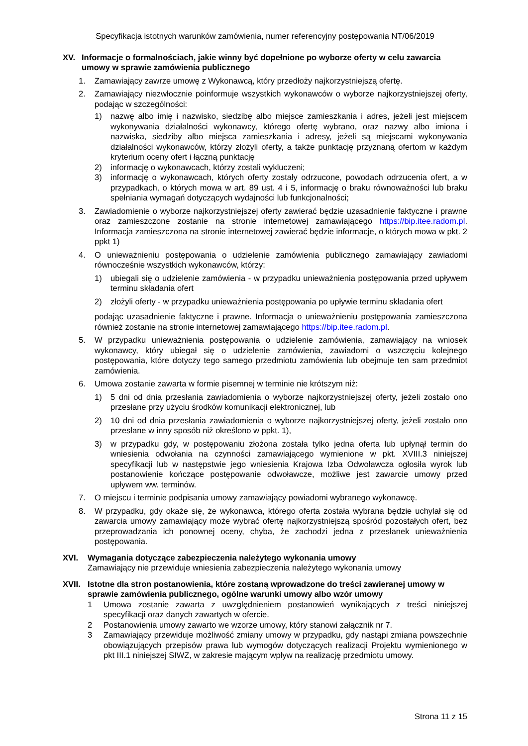Specyfikacja istotnych warunków zamówienia, numer referencyjny postępowania NT/06/2019
XV. Informacje o formalnościach, jakie winny być dopełnione po wyborze oferty w celu zawarcia umowy w sprawie zamówienia publicznego
1. Zamawiający zawrze umowę z Wykonawcą, który przedłoży najkorzystniejszą ofertę.
2. Zamawiający niezwłocznie poinformuje wszystkich wykonawców o wyborze najkorzystniejszej oferty, podając w szczególności:
1) nazwę albo imię i nazwisko, siedzibę albo miejsce zamieszkania i adres, jeżeli jest miejscem wykonywania działalności wykonawcy, którego ofertę wybrano, oraz nazwy albo imiona i nazwiska, siedziby albo miejsca zamieszkania i adresy, jeżeli są miejscami wykonywania działalności wykonawców, którzy złożyli oferty, a także punktację przyznaną ofertom w każdym kryterium oceny ofert i łączną punktację
2) informację o wykonawcach, którzy zostali wykluczeni;
3) informację o wykonawcach, których oferty zostały odrzucone, powodach odrzucenia ofert, a w przypadkach, o których mowa w art. 89 ust. 4 i 5, informację o braku równoważności lub braku spełniania wymagań dotyczących wydajności lub funkcjonalności;
3. Zawiadomienie o wyborze najkorzystniejszej oferty zawierać będzie uzasadnienie faktyczne i prawne oraz zamieszczone zostanie na stronie internetowej zamawiającego https://bip.itee.radom.pl. Informacja zamieszczona na stronie internetowej zawierać będzie informacje, o których mowa w pkt. 2 ppkt 1)
4. O unieważnieniu postępowania o udzielenie zamówienia publicznego zamawiający zawiadomi równocześnie wszystkich wykonawców, którzy:
1) ubiegali się o udzielenie zamówienia - w przypadku unieważnienia postępowania przed upływem terminu składania ofert
2) złożyli oferty - w przypadku unieważnienia postępowania po upływie terminu składania ofert
podając uzasadnienie faktyczne i prawne. Informacja o unieważnieniu postępowania zamieszczona również zostanie na stronie internetowej zamawiającego https://bip.itee.radom.pl.
5. W przypadku unieważnienia postępowania o udzielenie zamówienia, zamawiający na wniosek wykonawcy, który ubiegał się o udzielenie zamówienia, zawiadomi o wszczęciu kolejnego postępowania, które dotyczy tego samego przedmiotu zamówienia lub obejmuje ten sam przedmiot zamówienia.
6. Umowa zostanie zawarta w formie pisemnej w terminie nie krótszym niż:
1) 5 dni od dnia przesłania zawiadomienia o wyborze najkorzystniejszej oferty, jeżeli zostało ono przesłane przy użyciu środków komunikacji elektronicznej, lub
2) 10 dni od dnia przesłania zawiadomienia o wyborze najkorzystniejszej oferty, jeżeli zostało ono przesłane w inny sposób niż określono w ppkt. 1),
3) w przypadku gdy, w postępowaniu złożona została tylko jedna oferta lub upłynął termin do wniesienia odwołania na czynności zamawiającego wymienione w pkt. XVIII.3 niniejszej specyfikacji lub w następstwie jego wniesienia Krajowa Izba Odwoławcza ogłosiła wyrok lub postanowienie kończące postępowanie odwoławcze, możliwe jest zawarcie umowy przed upływem ww. terminów.
7. O miejscu i terminie podpisania umowy zamawiający powiadomi wybranego wykonawcę.
8. W przypadku, gdy okaże się, że wykonawca, którego oferta została wybrana będzie uchylał się od zawarcia umowy zamawiający może wybrać ofertę najkorzystniejszą spośród pozostałych ofert, bez przeprowadzania ich ponownej oceny, chyba, że zachodzi jedna z przesłanek unieważnienia postępowania.
XVI. Wymagania dotyczące zabezpieczenia należytego wykonania umowy
Zamawiający nie przewiduje wniesienia zabezpieczenia należytego wykonania umowy
XVII. Istotne dla stron postanowienia, które zostaną wprowadzone do treści zawieranej umowy w sprawie zamówienia publicznego, ogólne warunki umowy albo wzór umowy
1 Umowa zostanie zawarta z uwzględnieniem postanowień wynikających z treści niniejszej specyfikacji oraz danych zawartych w ofercie.
2 Postanowienia umowy zawarto we wzorze umowy, który stanowi załącznik nr 7.
3 Zamawiający przewiduje możliwość zmiany umowy w przypadku, gdy nastąpi zmiana powszechnie obowiązujących przepisów prawa lub wymogów dotyczących realizacji Projektu wymienionego w pkt III.1 niniejszej SIWZ, w zakresie mającym wpływ na realizację przedmiotu umowy.
Strona 11 z 15